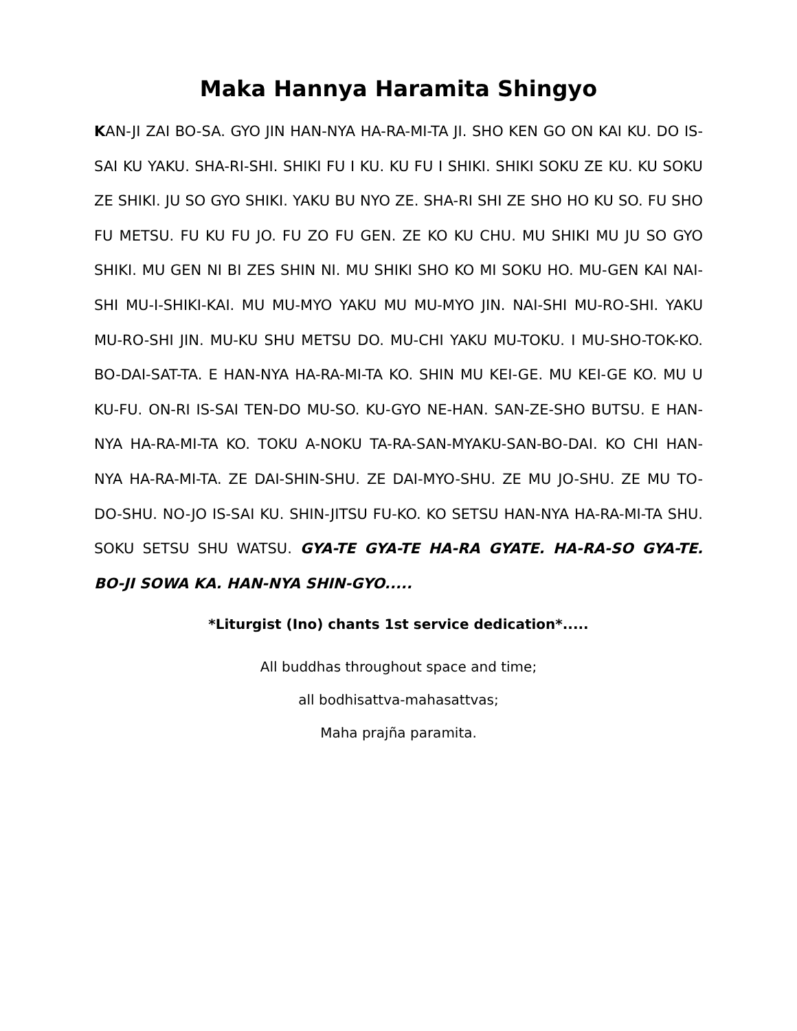Maka Hannya Haramita Shingyo
KAN-JI ZAI BO-SA. GYO JIN HAN-NYA HA-RA-MI-TA JI. SHO KEN GO ON KAI KU. DO IS-SAI KU YAKU. SHA-RI-SHI. SHIKI FU I KU. KU FU I SHIKI. SHIKI SOKU ZE KU. KU SOKU ZE SHIKI. JU SO GYO SHIKI. YAKU BU NYO ZE. SHA-RI SHI ZE SHO HO KU SO. FU SHO FU METSU. FU KU FU JO. FU ZO FU GEN. ZE KO KU CHU. MU SHIKI MU JU SO GYO SHIKI. MU GEN NI BI ZES SHIN NI. MU SHIKI SHO KO MI SOKU HO. MU-GEN KAI NAI-SHI MU-I-SHIKI-KAI. MU MU-MYO YAKU MU MU-MYO JIN. NAI-SHI MU-RO-SHI. YAKU MU-RO-SHI JIN. MU-KU SHU METSU DO. MU-CHI YAKU MU-TOKU. I MU-SHO-TOK-KO. BO-DAI-SAT-TA. E HAN-NYA HA-RA-MI-TA KO. SHIN MU KEI-GE. MU KEI-GE KO. MU U KU-FU. ON-RI IS-SAI TEN-DO MU-SO. KU-GYO NE-HAN. SAN-ZE-SHO BUTSU. E HAN-NYA HA-RA-MI-TA KO. TOKU A-NOKU TA-RA-SAN-MYAKU-SAN-BO-DAI. KO CHI HAN-NYA HA-RA-MI-TA. ZE DAI-SHIN-SHU. ZE DAI-MYO-SHU. ZE MU JO-SHU. ZE MU TO-DO-SHU. NO-JO IS-SAI KU. SHIN-JITSU FU-KO. KO SETSU HAN-NYA HA-RA-MI-TA SHU. SOKU SETSU SHU WATSU. GYA-TE GYA-TE HA-RA GYATE. HA-RA-SO GYA-TE. BO-JI SOWA KA. HAN-NYA SHIN-GYO.....
*Liturgist (Ino) chants 1st service dedication*.....
All buddhas throughout space and time;
all bodhisattva-mahasattvas;
Maha prajña paramita.